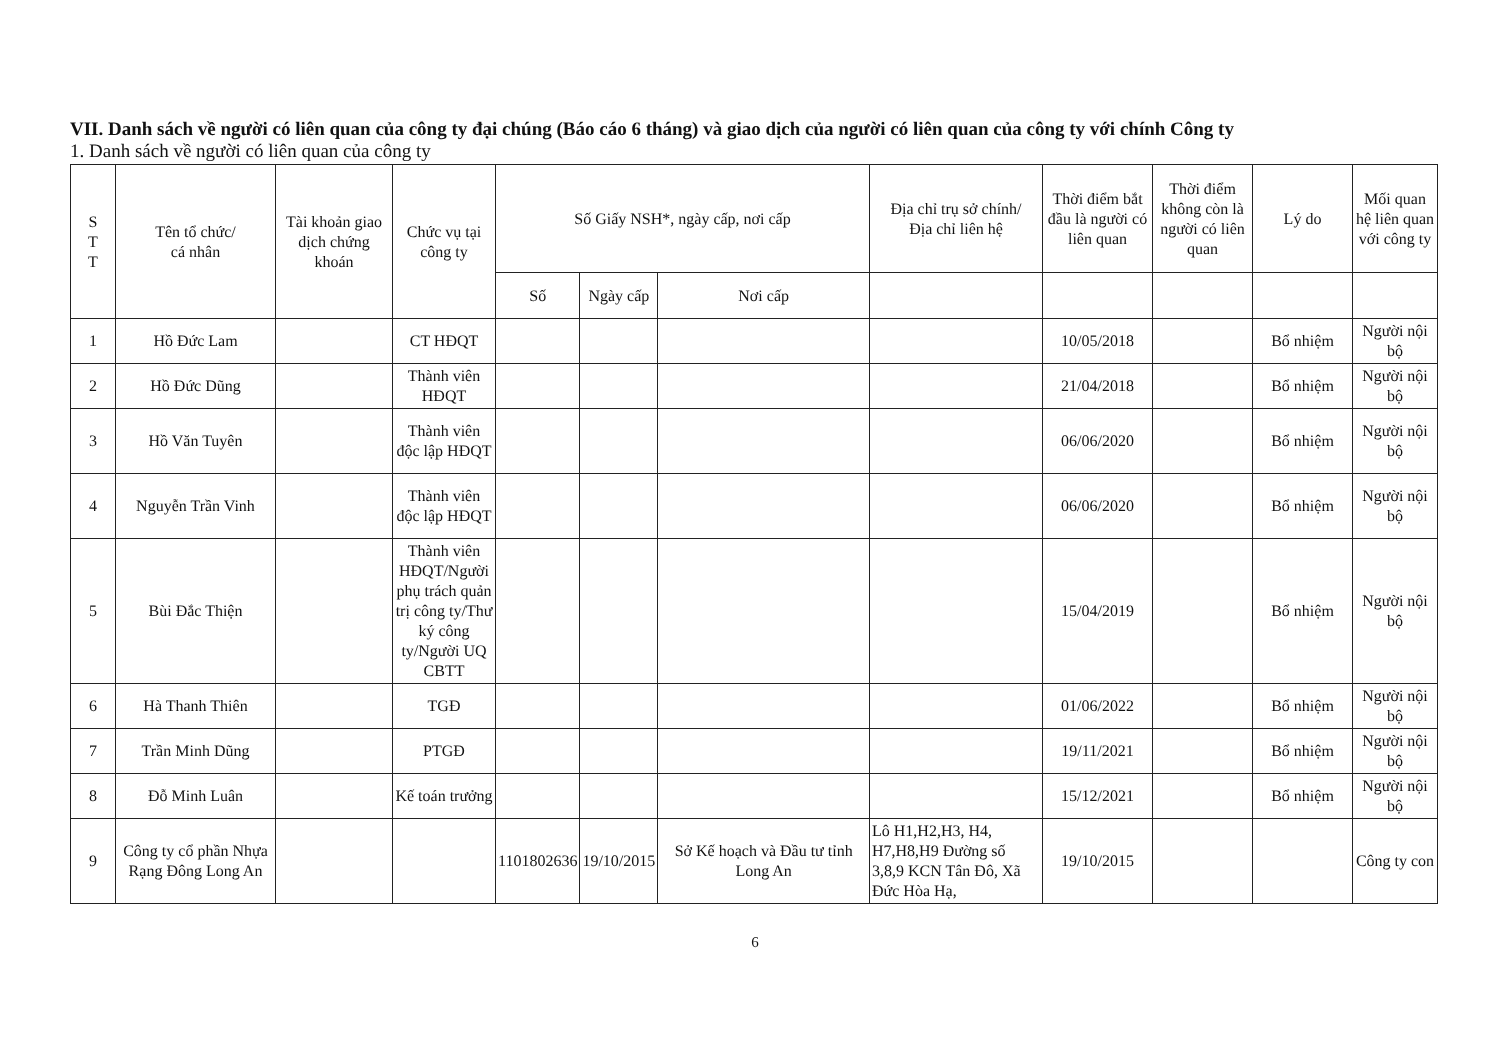VII. Danh sách về người có liên quan của công ty đại chúng (Báo cáo 6 tháng) và giao dịch của người có liên quan của công ty với chính Công ty
1. Danh sách về người có liên quan của công ty
| S T T | Tên tổ chức/ cá nhân | Tài khoản giao dịch chứng khoán | Chức vụ tại công ty | Số Giấy NSH*, ngày cấp, nơi cấp | | | Địa chỉ trụ sở chính/ Địa chỉ liên hệ | Thời điểm bắt đầu là người có liên quan | Thời điểm không còn là người có liên quan | Lý do | Mối quan hệ liên quan với công ty |
| --- | --- | --- | --- | --- | --- | --- | --- | --- | --- | --- | --- |
| | | | | Số | Ngày cấp | Nơi cấp | | | | | |
| 1 | Hồ Đức Lam | | CT HĐQT | | | | | 10/05/2018 | | Bổ nhiệm | Người nội bộ |
| 2 | Hồ Đức Dũng | | Thành viên HĐQT | | | | | 21/04/2018 | | Bổ nhiệm | Người nội bộ |
| 3 | Hồ Văn Tuyên | | Thành viên độc lập HĐQT | | | | | 06/06/2020 | | Bổ nhiệm | Người nội bộ |
| 4 | Nguyễn Trần Vinh | | Thành viên độc lập HĐQT | | | | | 06/06/2020 | | Bổ nhiệm | Người nội bộ |
| 5 | Bùi Đắc Thiện | | Thành viên HĐQT/Người phụ trách quản trị công ty/Thư ký công ty/Người UQ CBTT | | | | | 15/04/2019 | | Bổ nhiệm | Người nội bộ |
| 6 | Hà Thanh Thiên | | TGĐ | | | | | 01/06/2022 | | Bổ nhiệm | Người nội bộ |
| 7 | Trần Minh Dũng | | PTGĐ | | | | | 19/11/2021 | | Bổ nhiệm | Người nội bộ |
| 8 | Đỗ Minh Luân | | Kế toán trưởng | | | | | 15/12/2021 | | Bổ nhiệm | Người nội bộ |
| 9 | Công ty cổ phần Nhựa Rạng Đông Long An | | | 1101802636 | 19/10/2015 | Sở Kế hoạch và Đầu tư tỉnh Long An | Lô H1,H2,H3, H4, H7,H8,H9 Đường số 3,8,9 KCN Tân Đô, Xã Đức Hòa Hạ, | 19/10/2015 | | | Công ty con |
6